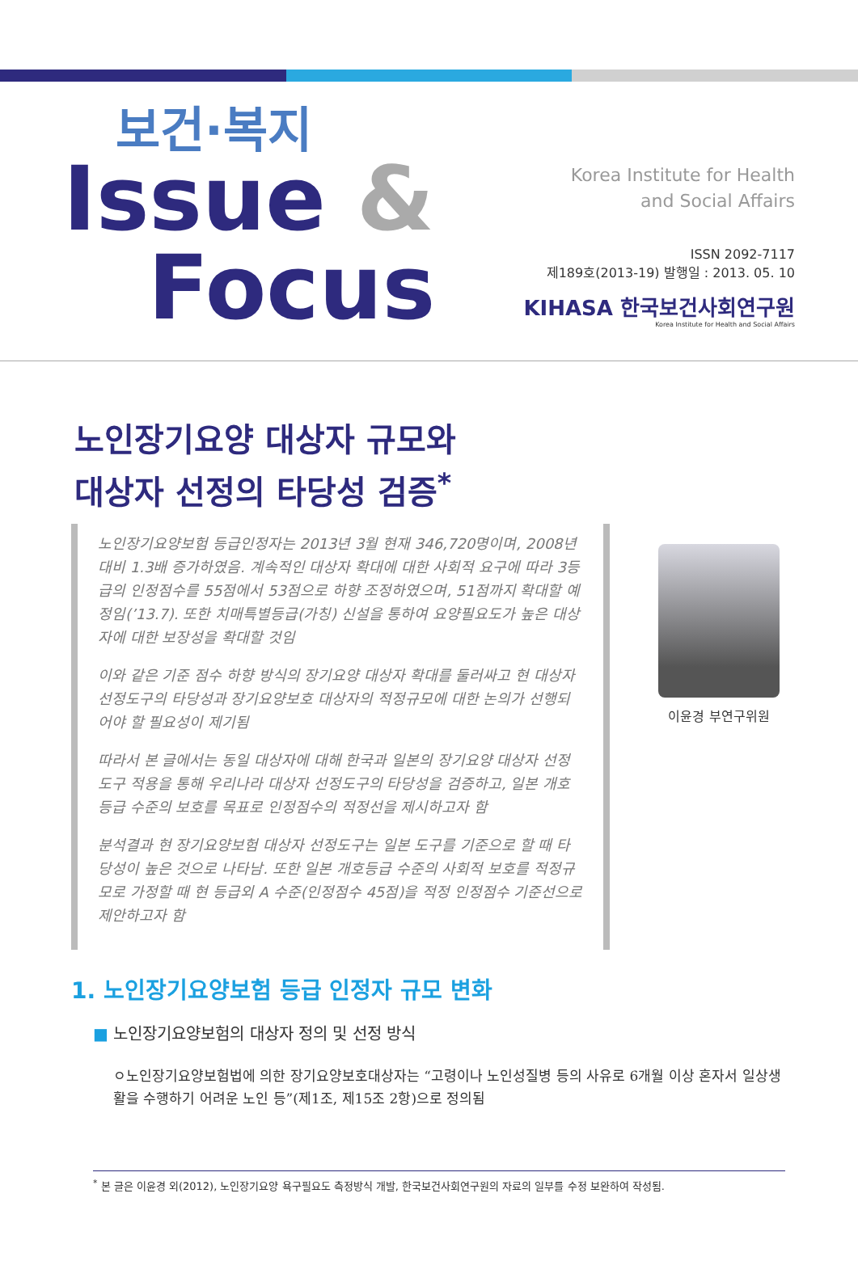보건·복지
Issue &
Focus
Korea Institute for Health
and Social Affairs
ISSN 2092-7117
제189호(2013-19) 발행일 : 2013. 05. 10
KIHASA 한국보건사회연구원
Korea Institute for Health and Social Affairs
노인장기요양 대상자 규모와
대상자 선정의 타당성 검증<sup>*</sup>
노인장기요양보험 등급인정자는 2013년 3월 현재 346,720명이며, 2008년 대비 1.3배 증가하였음. 계속적인 대상자 확대에 대한 사회적 요구에 따라 3등급의 인정점수를 55점에서 53점으로 하향 조정하였으며, 51점까지 확대할 예정임(’13.7). 또한 치매특별등급(가칭) 신설을 통하여 요양필요도가 높은 대상자에 대한 보장성을 확대할 것임
이와 같은 기준 점수 하향 방식의 장기요양 대상자 확대를 둘러싸고 현 대상자 선정도구의 타당성과 장기요양보호 대상자의 적정규모에 대한 논의가 선행되어야 할 필요성이 제기됨
따라서 본 글에서는 동일 대상자에 대해 한국과 일본의 장기요양 대상자 선정도구 적용을 통해 우리나라 대상자 선정도구의 타당성을 검증하고, 일본 개호등급 수준의 보호를 목표로 인정점수의 적정선을 제시하고자 함
분석결과 현 장기요양보험 대상자 선정도구는 일본 도구를 기준으로 할 때 타당성이 높은 것으로 나타남. 또한 일본 개호등급 수준의 사회적 보호를 적정규모로 가정할 때 현 등급외 A 수준(인정점수 45점)을 적정 인정점수 기준선으로 제안하고자 함
이윤경 부연구위원
1. 노인장기요양보험 등급 인정자 규모 변화
■ 노인장기요양보험의 대상자 정의 및 선정 방식
ㅇ노인장기요양보험법에 의한 장기요양보호대상자는 “고령이나 노인성질병 등의 사유로 6개월 이상 혼자서 일상생활을 수행하기 어려운 노인 등”(제1조, 제15조 2항)으로 정의됨
<sup>*</sup> 본 글은 이윤경 외(2012), 노인장기요양 욕구필요도 측정방식 개발, 한국보건사회연구원의 자료의 일부를 수정 보완하여 작성됨.